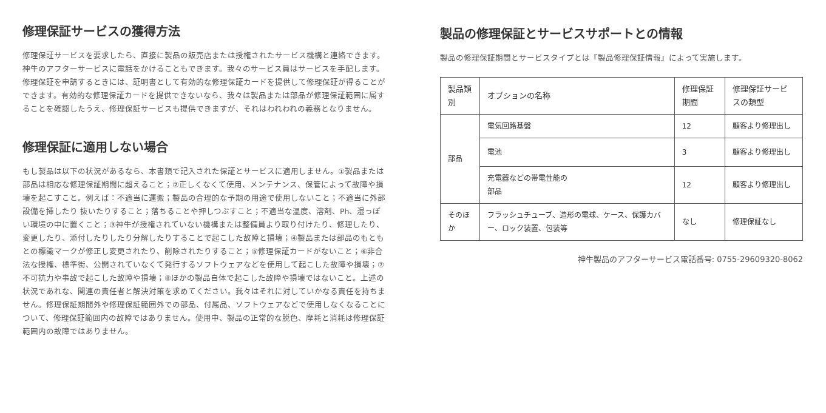修理保証サービスの獲得方法
修理保証サービスを要求したら、直接に製品の販売店または授権されたサービス機構と連絡できます。神牛のアフターサービスに電話をかけることもできます。我々のサービス員はサービスを手配します。修理保証を申請するときには、証明書として有効的な修理保証カードを提供して修理保証が得ることができます。有効的な修理保証カードを提供できないなら、我々は製品または部品が修理保証範囲に属することを確認したうえ、修理保証サービスも提供できますが、それはわれわれの義務となりません。
修理保証に適用しない場合
もし製品は以下の状況があるなら、本書類で記入された保証とサービスに適用しません。①製品または部品は相応な修理保証期間に超えること；②正しくなくて使用、メンテナンス、保管によって故障や損壊を起こすこと。例えば：不適当に運搬；製品の合理的な予期の用途で使用しないこと；不適当に外部設備を挿したり 抜いたりすること；落ちることや押しつぶすこと；不適当な温度、溶剤、Ph、湿っぽい環境の中に置くこと；③神牛が授権されていない機構または整備員より取り付けたり、修理したり、変更したり、添付したりしたり分解したりすることで起こした故障と損壊；④製品または部品のもともとの標識マークが修正し変更されたり、削除されたりすること；⑤修理保証カードがないこと；⑥非合法な授権、標準街、公開されていなくて発行するソフトウェアなどを使用して起こした故障や損壊；⑦不可抗力や事故で起こした故障や損壊；⑧ほかの製品自体で起こした故障や損壊ではないこと。上述の状況であれな、関連の責任者と解決対策を求めてください。我々はそれに対していかなる責任を持ちません。修理保証期間外や修理保証範囲外での部品、付属品、ソフトウェアなどで使用しなくなることについて、修理保証範囲内の故障ではありません。使用中、製品の正常的な脱色、摩耗と消耗は修理保証範囲内の故障ではありません。
製品の修理保証とサービスサポートとの情報
製品の修理保証期間とサービスタイプとは『製品修理保証情報』によって実施します。
| 製品類別 | オプションの名称 | 修理保証期間 | 修理保証サービスの類型 |
| --- | --- | --- | --- |
| 部品 | 電気回路基盤 | 12 | 顧客より修理出し |
| | 電池 | 3 | 顧客より修理出し |
| | 充電器などの帯電性能の 部品 | 12 | 顧客より修理出し |
| そのほか | フラッシュチューブ、造形の電球、ケース、保護カバー、ロック装置、包装等 | なし | 修理保証なし |
神牛製品のアフターサービス電話番号: 0755-29609320-8062